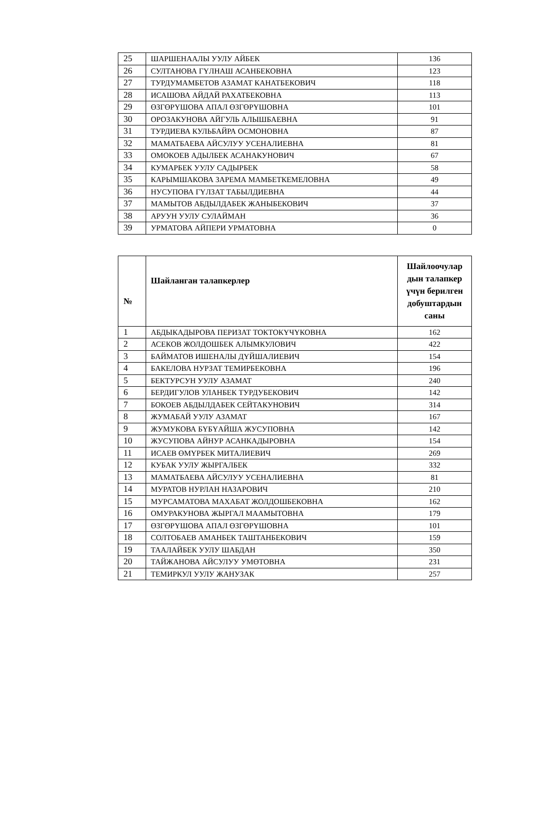| 25 | ШАРШЕНААЛЫ УУЛУ АЙБЕК | 136 |
| 26 | СУЛТАНОВА ГҮЛНАШ АСАНБЕКОВНА | 123 |
| 27 | ТУРДУМАМБЕТОВ АЗАМАТ КАНАТБЕКОВИЧ | 118 |
| 28 | ИСАШОВА АЙДАЙ РАХАТБЕКОВНА | 113 |
| 29 | ӨЗГӨРҮШОВА АПАЛ ӨЗГӨРҮШОВНА | 101 |
| 30 | ОРОЗАКУНОВА АЙГУЛЬ АЛЫШБАЕВНА | 91 |
| 31 | ТУРДИЕВА КУЛЬБАЙРА ОСМОНОВНА | 87 |
| 32 | МАМАТБАЕВА АЙСУЛУУ УСЕНАЛИЕВНА | 81 |
| 33 | ОМОКОЕВ АДЫЛБЕК АСАНАКУНОВИЧ | 67 |
| 34 | КУМАРБЕК УУЛУ САДЫРБЕК | 58 |
| 35 | КАРЫМШАКОВА ЗАРЕМА МАМБЕТКЕМЕЛОВНА | 49 |
| 36 | НУСУПОВА ГҮЛЗАТ ТАБЫЛДИЕВНА | 44 |
| 37 | МАМЫТОВ АБДЫЛДАБЕК ЖАНЫБЕКОВИЧ | 37 |
| 38 | АРУУН УУЛУ СУЛАЙМАН | 36 |
| 39 | УРМАТОВА АЙПЕРИ УРМАТОВНА | 0 |
| № | Шайланган талапкерлер | Шайлоочулар дын талапкер үчүн берилген добуштардын саны |
| --- | --- | --- |
| 1 | АБДЫКАДЫРОВА ПЕРИЗАТ ТОКТОКҮЧҮКОВНА | 162 |
| 2 | АСЕКОВ ЖОЛДОШБЕК АЛЫМКУЛОВИЧ | 422 |
| 3 | БАЙМАТОВ ИШЕНАЛЫ ДҮЙШАЛИЕВИЧ | 154 |
| 4 | БАКЕЛОВА НУРЗАТ ТЕМИРБЕКОВНА | 196 |
| 5 | БЕКТУРСУН УУЛУ АЗАМАТ | 240 |
| 6 | БЕРДИГУЛОВ УЛАНБЕК ТУРДУБЕКОВИЧ | 142 |
| 7 | БОКОЕВ АБДЫЛДАБЕК СЕЙТАКУНОВИЧ | 314 |
| 8 | ЖУМАБАЙ УУЛУ АЗАМАТ | 167 |
| 9 | ЖУМУКОВА БҮБҮАЙША ЖУСУПОВНА | 142 |
| 10 | ЖУСУПОВА АЙНУР АСАНКАДЫРОВНА | 154 |
| 11 | ИСАЕВ ӨМҮРБЕК МИТАЛИЕВИЧ | 269 |
| 12 | КУБАК УУЛУ ЖЫРГАЛБЕК | 332 |
| 13 | МАМАТБАЕВА АЙСУЛУУ УСЕНАЛИЕВНА | 81 |
| 14 | МУРАТОВ НУРЛАН НАЗАРОВИЧ | 210 |
| 15 | МУРСАМАТОВА МАХАБАТ ЖОЛДОШБЕКОВНА | 162 |
| 16 | ОМУРАКУНОВА ЖЫРГАЛ МААМЫТОВНА | 179 |
| 17 | ӨЗГӨРҮШОВА АПАЛ ӨЗГӨРҮШОВНА | 101 |
| 18 | СОЛТОБАЕВ АМАНБЕК ТАШТАНБЕКОВИЧ | 159 |
| 19 | ТААЛАЙБЕК УУЛУ ШАБДАН | 350 |
| 20 | ТАЙЖАНОВА АЙСУЛУУ УМӨТОВНА | 231 |
| 21 | ТЕМИРКУЛ УУЛУ ЖАНУЗАК | 257 |